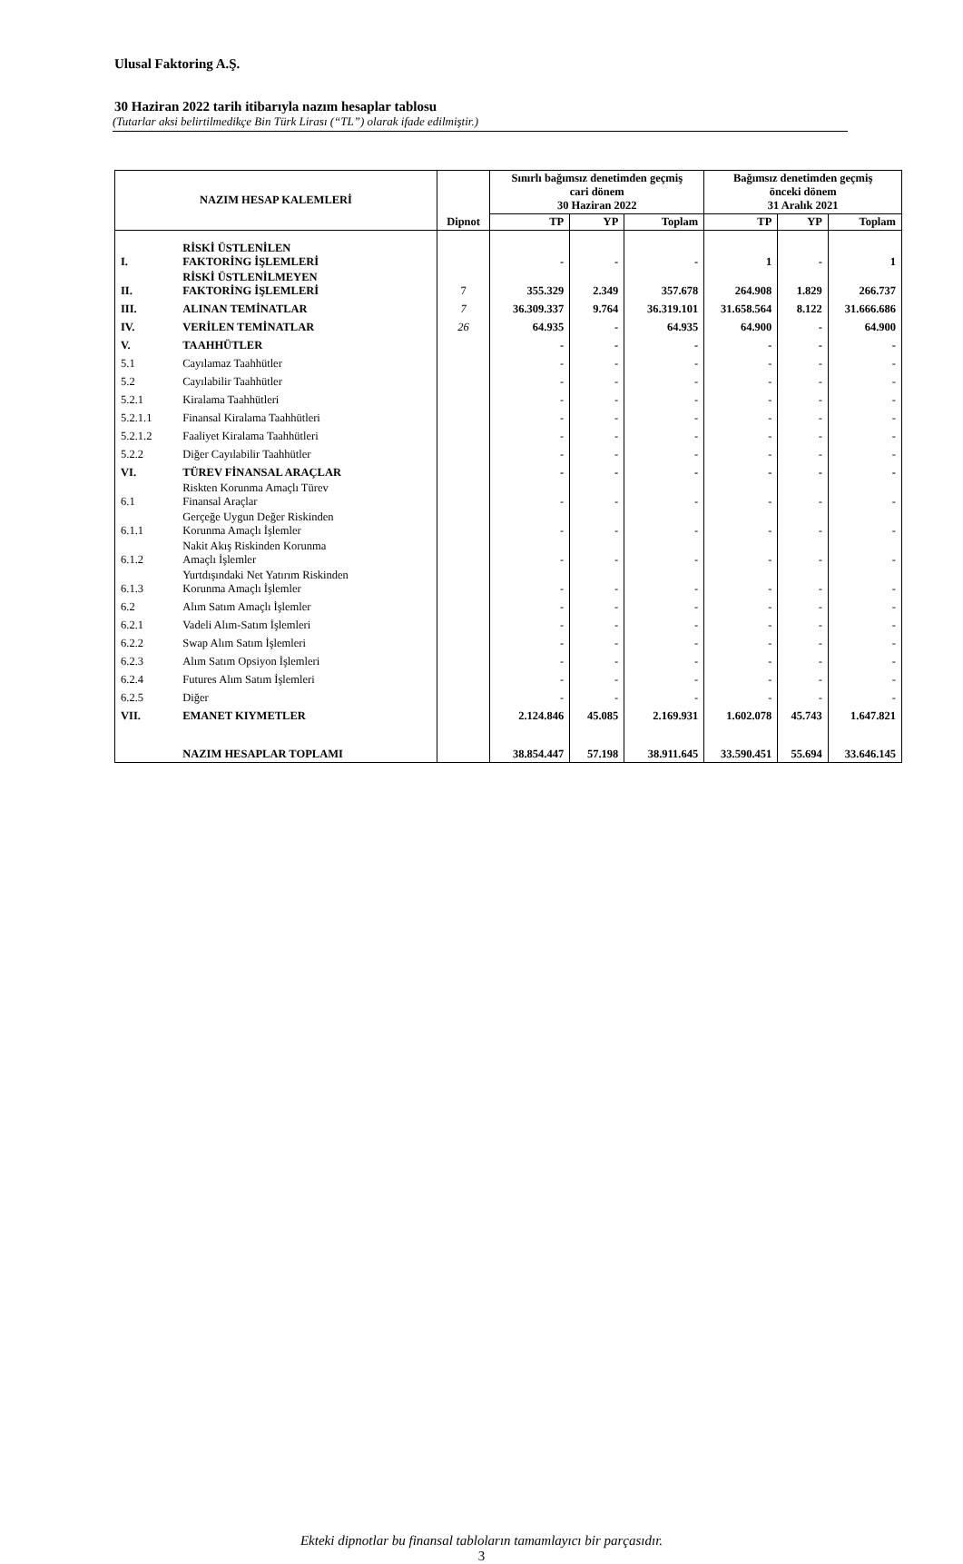Ulusal Faktoring A.Ş.
30 Haziran 2022 tarih itibarıyla nazım hesaplar tablosu
(Tutarlar aksi belirtilmedikçe Bin Türk Lirası (“TL”) olarak ifade edilmiştir.)
| NAZIM HESAP KALEMLERİ | | | Sınırlı bağımsız denetimden geçmiş cari dönem 30 Haziran 2022 | | | Bağımsız denetimden geçmiş önceki dönem 31 Aralık 2021 | | |
| --- | --- | --- | --- | --- | --- | --- | --- | --- |
| | | Dipnot | TP | YP | Toplam | TP | YP | Toplam |
| I. | RİSKİ ÜSTLENİLEN FAKTORİNG İŞLEMLERİ | | - | - | - | 1 | - | 1 |
| II. | RİSKİ ÜSTLENİLMEYEN FAKTORİNG İŞLEMLERİ | 7 | 355.329 | 2.349 | 357.678 | 264.908 | 1.829 | 266.737 |
| III. | ALINAN TEMİNATLAR | 7 | 36.309.337 | 9.764 | 36.319.101 | 31.658.564 | 8.122 | 31.666.686 |
| IV. | VERİLEN TEMİNATLAR | 26 | 64.935 | - | 64.935 | 64.900 | - | 64.900 |
| V. | TAAHHÜTLER | | - | - | - | - | - | - |
| 5.1 | Cayılamaz Taahhütler | | - | - | - | - | - | - |
| 5.2 | Cayılabilir Taahhütler | | - | - | - | - | - | - |
| 5.2.1 | Kiralama Taahhütleri | | - | - | - | - | - | - |
| 5.2.1.1 | Finansal Kiralama Taahhütleri | | - | - | - | - | - | - |
| 5.2.1.2 | Faaliyet Kiralama Taahhütleri | | - | - | - | - | - | - |
| 5.2.2 | Diğer Cayılabilir Taahhütler | | - | - | - | - | - | - |
| VI. | TÜREV FİNANSAL ARAÇLAR | | - | - | - | - | - | - |
| 6.1 | Riskten Korunma Amaçlı Türev Finansal Araçlar | | - | - | - | - | - | - |
| 6.1.1 | Gerçeğe Uygun Değer Riskinden Korunma Amaçlı İşlemler | | - | - | - | - | - | - |
| 6.1.2 | Nakit Akış Riskinden Korunma Amaçlı İşlemler | | - | - | - | - | - | - |
| 6.1.3 | Yurtdışındaki Net Yatırım Riskinden Korunma Amaçlı İşlemler | | - | - | - | - | - | - |
| 6.2 | Alım Satım Amaçlı İşlemler | | - | - | - | - | - | - |
| 6.2.1 | Vadeli Alım-Satım İşlemleri | | - | - | - | - | - | - |
| 6.2.2 | Swap Alım Satım İşlemleri | | - | - | - | - | - | - |
| 6.2.3 | Alım Satım Opsiyon İşlemleri | | - | - | - | - | - | - |
| 6.2.4 | Futures Alım Satım İşlemleri | | - | - | - | - | - | - |
| 6.2.5 | Diğer | | - | - | - | - | - | - |
| VII. | EMANET KIYMETLER | | 2.124.846 | 45.085 | 2.169.931 | 1.602.078 | 45.743 | 1.647.821 |
| | NAZIM HESAPLAR TOPLAMI | | 38.854.447 | 57.198 | 38.911.645 | 33.590.451 | 55.694 | 33.646.145 |
Ekteki dipnotlar bu finansal tabloların tamamlayıcı bir parçasıdır.
3